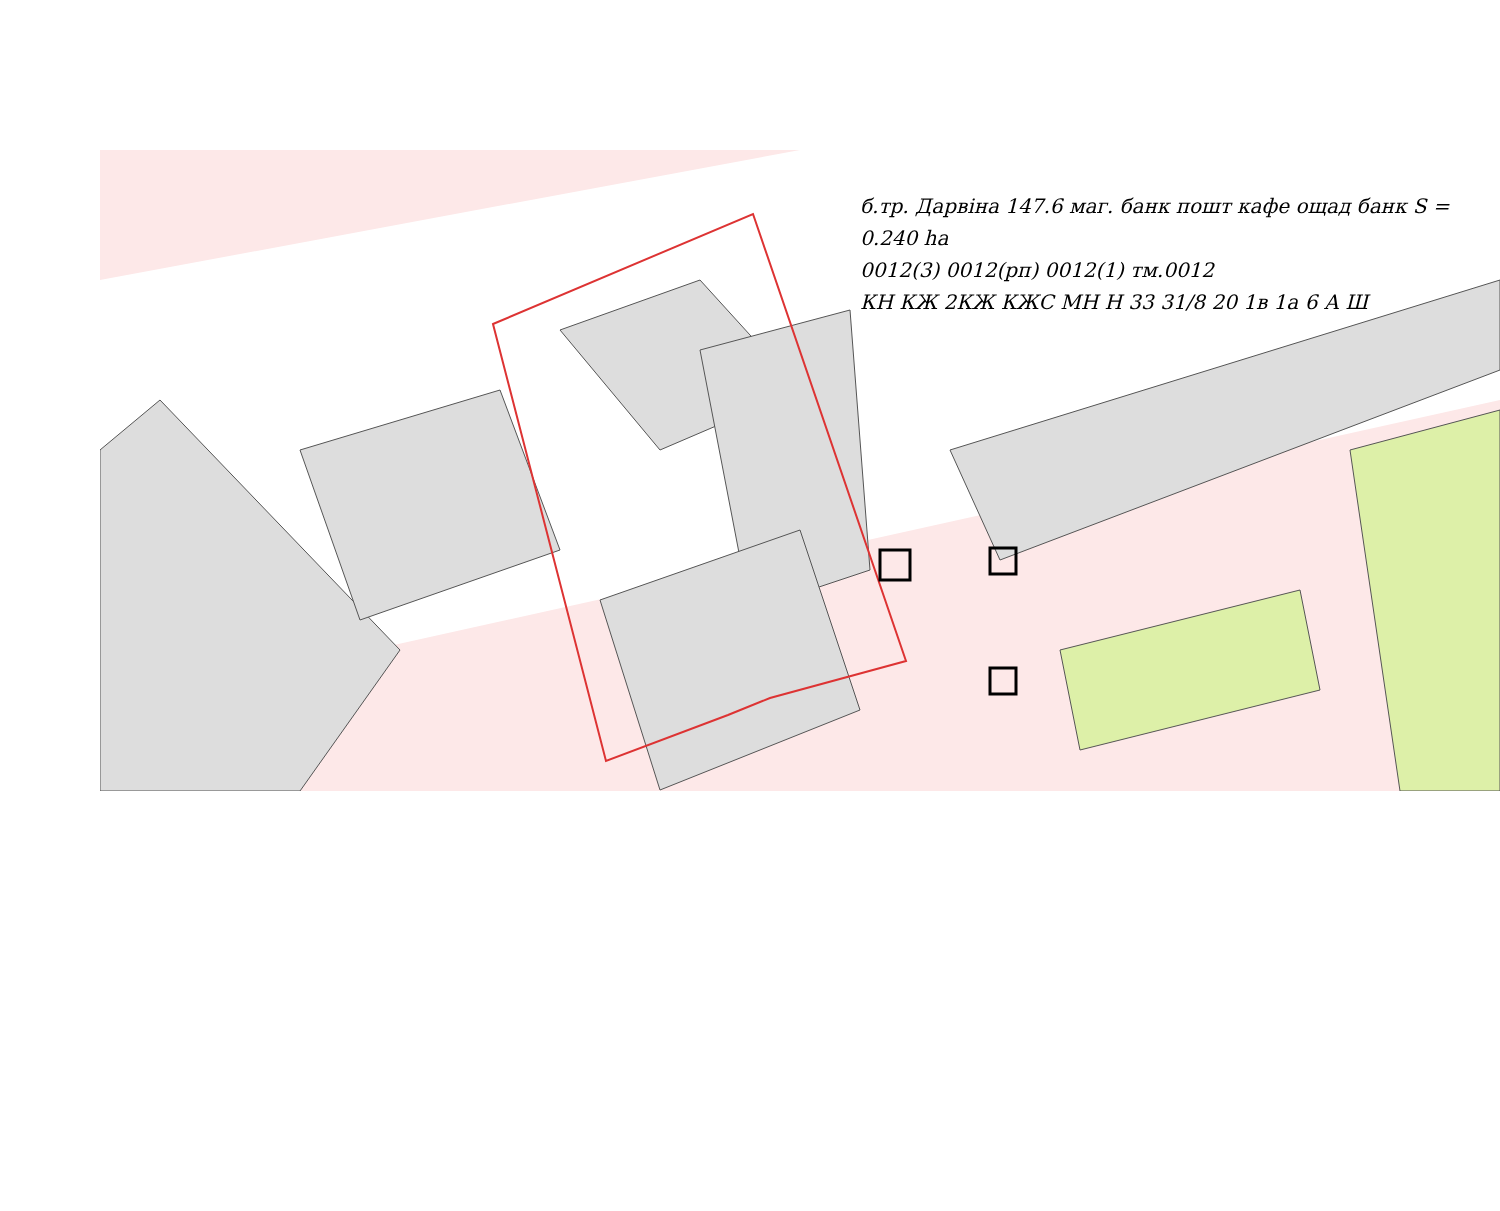б.тр. Дарвіна 147.6 маг. банк пошт кафе ощад банк S = 0.240 ha
0012(3) 0012(рп) 0012(1) тм.0012
КН КЖ 2КЖ КЖС МН Н 33 31/8 20 1в 1а 6 А Ш